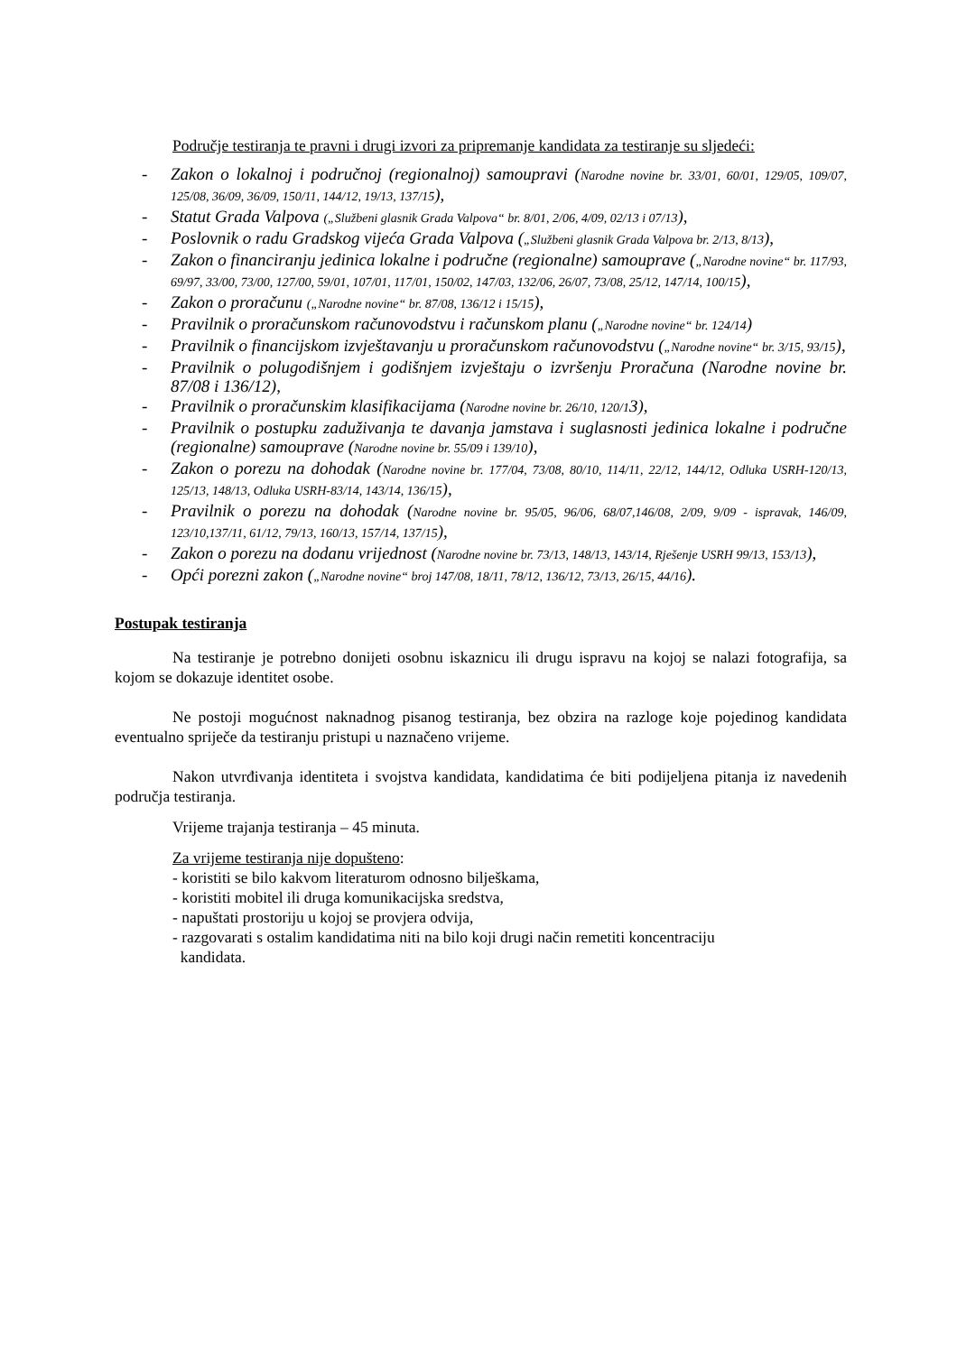Područje testiranja te pravni i drugi izvori za pripremanje kandidata za testiranje su sljedeći:
- Zakon o lokalnoj i područnoj (regionalnoj) samoupravi (Narodne novine br. 33/01, 60/01, 129/05, 109/07, 125/08, 36/09, 36/09, 150/11, 144/12, 19/13, 137/15),
- Statut Grada Valpova („Službeni glasnik Grada Valpova“ br. 8/01, 2/06, 4/09, 02/13 i 07/13),
- Poslovnik o radu Gradskog vijeća Grada Valpova („Službeni glasnik Grada Valpova br. 2/13, 8/13),
- Zakon o financiranju jedinica lokalne i područne (regionalne) samouprave („Narodne novine“ br. 117/93, 69/97, 33/00, 73/00, 127/00, 59/01, 107/01, 117/01, 150/02, 147/03, 132/06, 26/07, 73/08, 25/12, 147/14, 100/15),
- Zakon o proračunu („Narodne novine“ br. 87/08, 136/12 i 15/15),
- Pravilnik o proračunskom računovodstvu i računskom planu („Narodne novine“ br. 124/14)
- Pravilnik o financijskom izvještavanju u proračunskom računovodstvu („Narodne novine“ br. 3/15, 93/15),
- Pravilnik o polugodišnjem i godišnjem izvještaju o izvršenju Proračuna (Narodne novine br. 87/08 i 136/12),
- Pravilnik o proračunskim klasifikacijama (Narodne novine br. 26/10, 120/13),
- Pravilnik o postupku zaduživanja te davanja jamstava i suglasnosti jedinica lokalne i područne (regionalne) samouprave (Narodne novine br. 55/09 i 139/10),
- Zakon o porezu na dohodak (Narodne novine br. 177/04, 73/08, 80/10, 114/11, 22/12, 144/12, Odluka USRH-120/13, 125/13, 148/13, Odluka USRH-83/14, 143/14, 136/15),
- Pravilnik o porezu na dohodak (Narodne novine br. 95/05, 96/06, 68/07,146/08, 2/09, 9/09 - ispravak, 146/09, 123/10,137/11, 61/12, 79/13, 160/13, 157/14, 137/15),
- Zakon o porezu na dodanu vrijednost (Narodne novine br. 73/13, 148/13, 143/14, Rješenje USRH 99/13, 153/13),
- Opći porezni zakon („Narodne novine“ broj 147/08, 18/11, 78/12, 136/12, 73/13, 26/15, 44/16).
Postupak testiranja
Na testiranje je potrebno donijeti osobnu iskaznicu ili drugu ispravu na kojoj se nalazi fotografija, sa kojom se dokazuje identitet osobe.
Ne postoji mogućnost naknadnog pisanog testiranja, bez obzira na razloge koje pojedinog kandidata eventualno spriječe da testiranju pristupi u naznačeno vrijeme.
Nakon utvrđivanja identiteta i svojstva kandidata, kandidatima će biti podijeljena pitanja iz navedenih područja testiranja.
Vrijeme trajanja testiranja – 45 minuta.
Za vrijeme testiranja nije dopušteno:
- koristiti se bilo kakvom literaturom odnosno bilješkama,
- koristiti mobitel ili druga komunikacijska sredstva,
- napuštati prostoriju u kojoj se provjera odvija,
- razgovarati s ostalim kandidatima niti na bilo koji drugi način remetiti koncentraciju
kandidata.